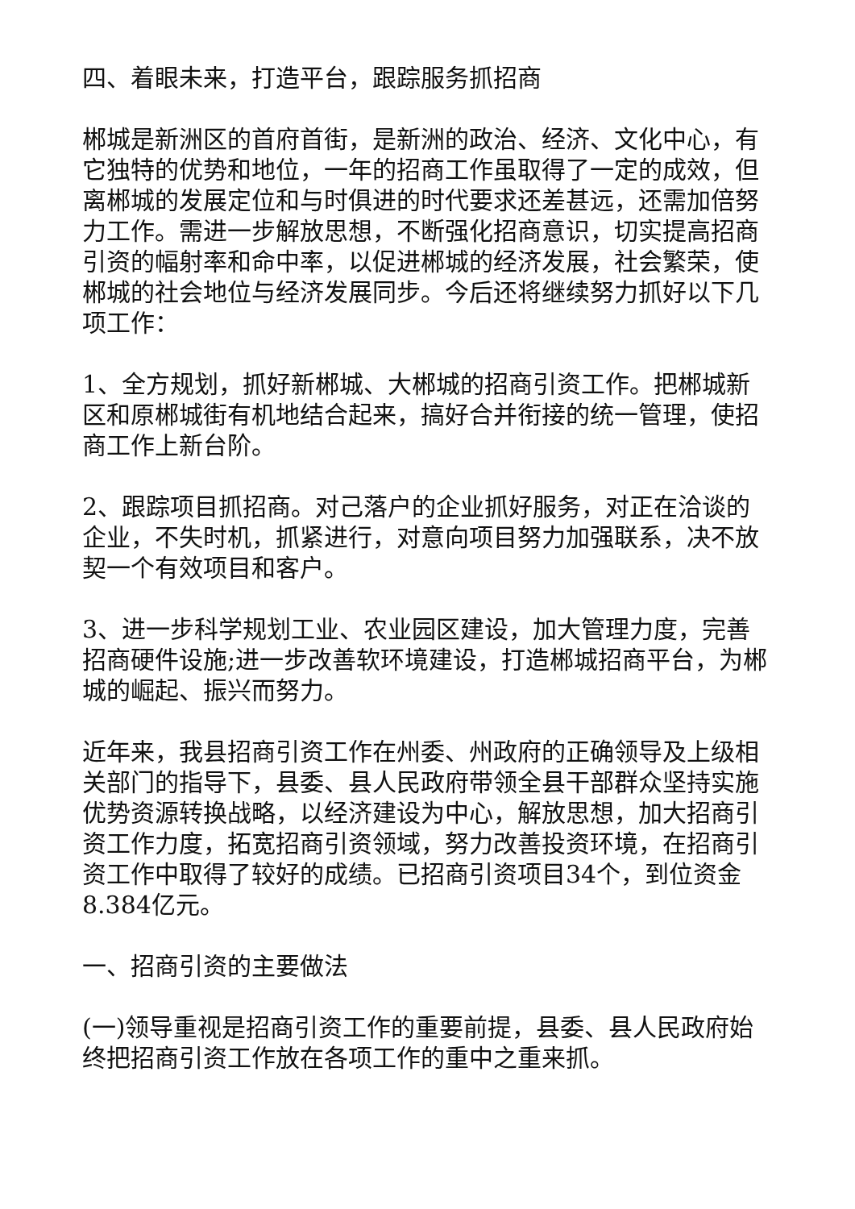四、着眼未来，打造平台，跟踪服务抓招商
郴城是新洲区的首府首街，是新洲的政治、经济、文化中心，有它独特的优势和地位，一年的招商工作虽取得了一定的成效，但离郴城的发展定位和与时俱进的时代要求还差甚远，还需加倍努力工作。需进一步解放思想，不断强化招商意识，切实提高招商引资的幅射率和命中率，以促进郴城的经济发展，社会繁荣，使郴城的社会地位与经济发展同步。今后还将继续努力抓好以下几项工作：
1、全方规划，抓好新郴城、大郴城的招商引资工作。把郴城新区和原郴城街有机地结合起来，搞好合并衔接的统一管理，使招商工作上新台阶。
2、跟踪项目抓招商。对己落户的企业抓好服务，对正在洽谈的企业，不失时机，抓紧进行，对意向项目努力加强联系，决不放契一个有效项目和客户。
3、进一步科学规划工业、农业园区建设，加大管理力度，完善招商硬件设施;进一步改善软环境建设，打造郴城招商平台，为郴城的崛起、振兴而努力。
近年来，我县招商引资工作在州委、州政府的正确领导及上级相关部门的指导下，县委、县人民政府带领全县干部群众坚持实施优势资源转换战略，以经济建设为中心，解放思想，加大招商引资工作力度，拓宽招商引资领域，努力改善投资环境，在招商引资工作中取得了较好的成绩。已招商引资项目34个，到位资金8.384亿元。
一、招商引资的主要做法
(一)领导重视是招商引资工作的重要前提，县委、县人民政府始终把招商引资工作放在各项工作的重中之重来抓。